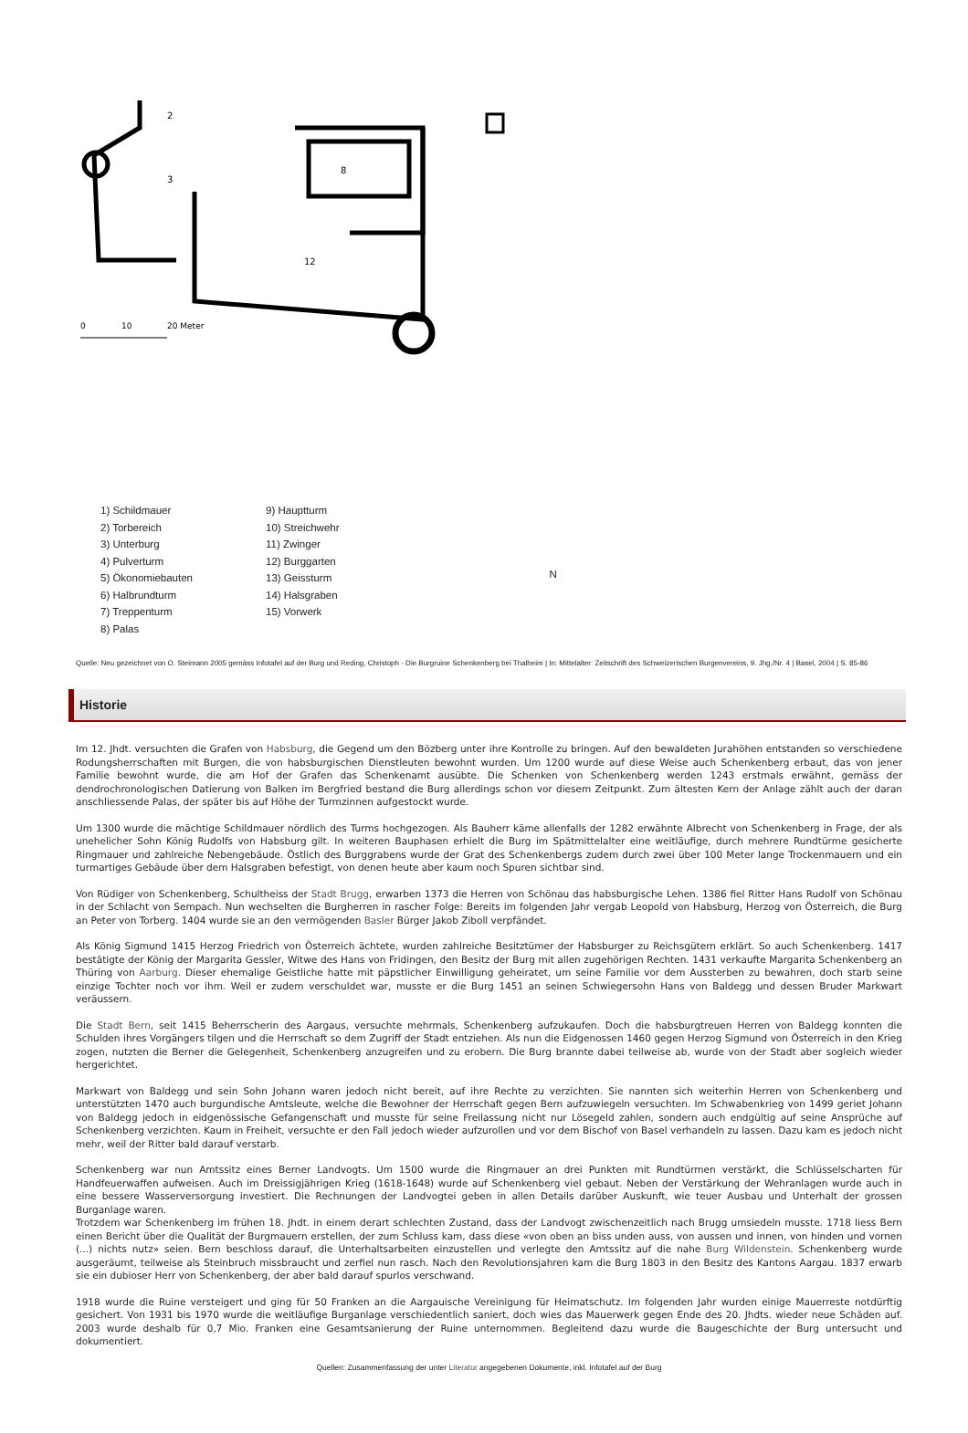2
3
8
12
0
10
20 Meter
1) Schildmauer
2) Torbereich
3) Unterburg
4) Pulverturm
5) Ökonomiebauten
6) Halbrundturm
7) Treppenturm
8) Palas
9) Hauptturm
10) Streichwehr
11) Zwinger
12) Burggarten
13) Geissturm
14) Halsgraben
15) Vorwerk
N
Quelle: Neu gezeichnet von O. Steimann 2005 gemäss Infotafel auf der Burg und Reding, Christoph - Die Burgruine Schenkenberg bei Thalheim | In: Mittelalter: Zeitschrift des Schweizerischen Burgenvereins, 9. Jhg./Nr. 4 | Basel, 2004 | S. 85-86
Historie
Im 12. Jhdt. versuchten die Grafen von Habsburg, die Gegend um den Bözberg unter ihre Kontrolle zu bringen. Auf den bewaldeten Jurahöhen entstanden so verschiedene Rodungsherrschaften mit Burgen, die von habsburgischen Dienstleuten bewohnt wurden. Um 1200 wurde auf diese Weise auch Schenkenberg erbaut, das von jener Familie bewohnt wurde, die am Hof der Grafen das Schenkenamt ausübte. Die Schenken von Schenkenberg werden 1243 erstmals erwähnt, gemäss der dendrochronologischen Datierung von Balken im Bergfried bestand die Burg allerdings schon vor diesem Zeitpunkt. Zum ältesten Kern der Anlage zählt auch der daran anschliessende Palas, der später bis auf Höhe der Turmzinnen aufgestockt wurde.
Um 1300 wurde die mächtige Schildmauer nördlich des Turms hochgezogen. Als Bauherr käme allenfalls der 1282 erwähnte Albrecht von Schenkenberg in Frage, der als unehelicher Sohn König Rudolfs von Habsburg gilt. In weiteren Bauphasen erhielt die Burg im Spätmittelalter eine weitläufige, durch mehrere Rundtürme gesicherte Ringmauer und zahlreiche Nebengebäude. Östlich des Burggrabens wurde der Grat des Schenkenbergs zudem durch zwei über 100 Meter lange Trockenmauern und ein turmartiges Gebäude über dem Halsgraben befestigt, von denen heute aber kaum noch Spuren sichtbar sind.
Von Rüdiger von Schenkenberg, Schultheiss der Stadt Brugg, erwarben 1373 die Herren von Schönau das habsburgische Lehen. 1386 fiel Ritter Hans Rudolf von Schönau in der Schlacht von Sempach. Nun wechselten die Burgherren in rascher Folge: Bereits im folgenden Jahr vergab Leopold von Habsburg, Herzog von Österreich, die Burg an Peter von Torberg. 1404 wurde sie an den vermögenden Basler Bürger Jakob Ziboll verpfändet.
Als König Sigmund 1415 Herzog Friedrich von Österreich ächtete, wurden zahlreiche Besitztümer der Habsburger zu Reichsgütern erklärt. So auch Schenkenberg. 1417 bestätigte der König der Margarita Gessler, Witwe des Hans von Fridingen, den Besitz der Burg mit allen zugehörigen Rechten. 1431 verkaufte Margarita Schenkenberg an Thüring von Aarburg. Dieser ehemalige Geistliche hatte mit päpstlicher Einwilligung geheiratet, um seine Familie vor dem Aussterben zu bewahren, doch starb seine einzige Tochter noch vor ihm. Weil er zudem verschuldet war, musste er die Burg 1451 an seinen Schwiegersohn Hans von Baldegg und dessen Bruder Markwart veräussern.
Die Stadt Bern, seit 1415 Beherrscherin des Aargaus, versuchte mehrmals, Schenkenberg aufzukaufen. Doch die habsburgtreuen Herren von Baldegg konnten die Schulden ihres Vorgängers tilgen und die Herrschaft so dem Zugriff der Stadt entziehen. Als nun die Eidgenossen 1460 gegen Herzog Sigmund von Österreich in den Krieg zogen, nutzten die Berner die Gelegenheit, Schenkenberg anzugreifen und zu erobern. Die Burg brannte dabei teilweise ab, wurde von der Stadt aber sogleich wieder hergerichtet.
Markwart von Baldegg und sein Sohn Johann waren jedoch nicht bereit, auf ihre Rechte zu verzichten. Sie nannten sich weiterhin Herren von Schenkenberg und unterstützten 1470 auch burgundische Amtsleute, welche die Bewohner der Herrschaft gegen Bern aufzuwiegeln versuchten. Im Schwabenkrieg von 1499 geriet Johann von Baldegg jedoch in eidgenössische Gefangenschaft und musste für seine Freilassung nicht nur Lösegeld zahlen, sondern auch endgültig auf seine Ansprüche auf Schenkenberg verzichten. Kaum in Freiheit, versuchte er den Fall jedoch wieder aufzurollen und vor dem Bischof von Basel verhandeln zu lassen. Dazu kam es jedoch nicht mehr, weil der Ritter bald darauf verstarb.
Schenkenberg war nun Amtssitz eines Berner Landvogts. Um 1500 wurde die Ringmauer an drei Punkten mit Rundtürmen verstärkt, die Schlüsselscharten für Handfeuerwaffen aufweisen. Auch im Dreissigjährigen Krieg (1618-1648) wurde auf Schenkenberg viel gebaut. Neben der Verstärkung der Wehranlagen wurde auch in eine bessere Wasserversorgung investiert. Die Rechnungen der Landvogtei geben in allen Details darüber Auskunft, wie teuer Ausbau und Unterhalt der grossen Burganlage waren.
Trotzdem war Schenkenberg im frühen 18. Jhdt. in einem derart schlechten Zustand, dass der Landvogt zwischenzeitlich nach Brugg umsiedeln musste. 1718 liess Bern einen Bericht über die Qualität der Burgmauern erstellen, der zum Schluss kam, dass diese «von oben an biss unden auss, von aussen und innen, von hinden und vornen (...) nichts nutz» seien. Bern beschloss darauf, die Unterhaltsarbeiten einzustellen und verlegte den Amtssitz auf die nahe Burg Wildenstein. Schenkenberg wurde ausgeräumt, teilweise als Steinbruch missbraucht und zerfiel nun rasch. Nach den Revolutionsjahren kam die Burg 1803 in den Besitz des Kantons Aargau. 1837 erwarb sie ein dubioser Herr von Schenkenberg, der aber bald darauf spurlos verschwand.
1918 wurde die Ruine versteigert und ging für 50 Franken an die Aargauische Vereinigung für Heimatschutz. Im folgenden Jahr wurden einige Mauerreste notdürftig gesichert. Von 1931 bis 1970 wurde die weitläufige Burganlage verschiedentlich saniert, doch wies das Mauerwerk gegen Ende des 20. Jhdts. wieder neue Schäden auf. 2003 wurde deshalb für 0,7 Mio. Franken eine Gesamtsanierung der Ruine unternommen. Begleitend dazu wurde die Baugeschichte der Burg untersucht und dokumentiert.
Quellen: Zusammenfassung der unter Literatur angegebenen Dokumente, inkl. Infotafel auf der Burg